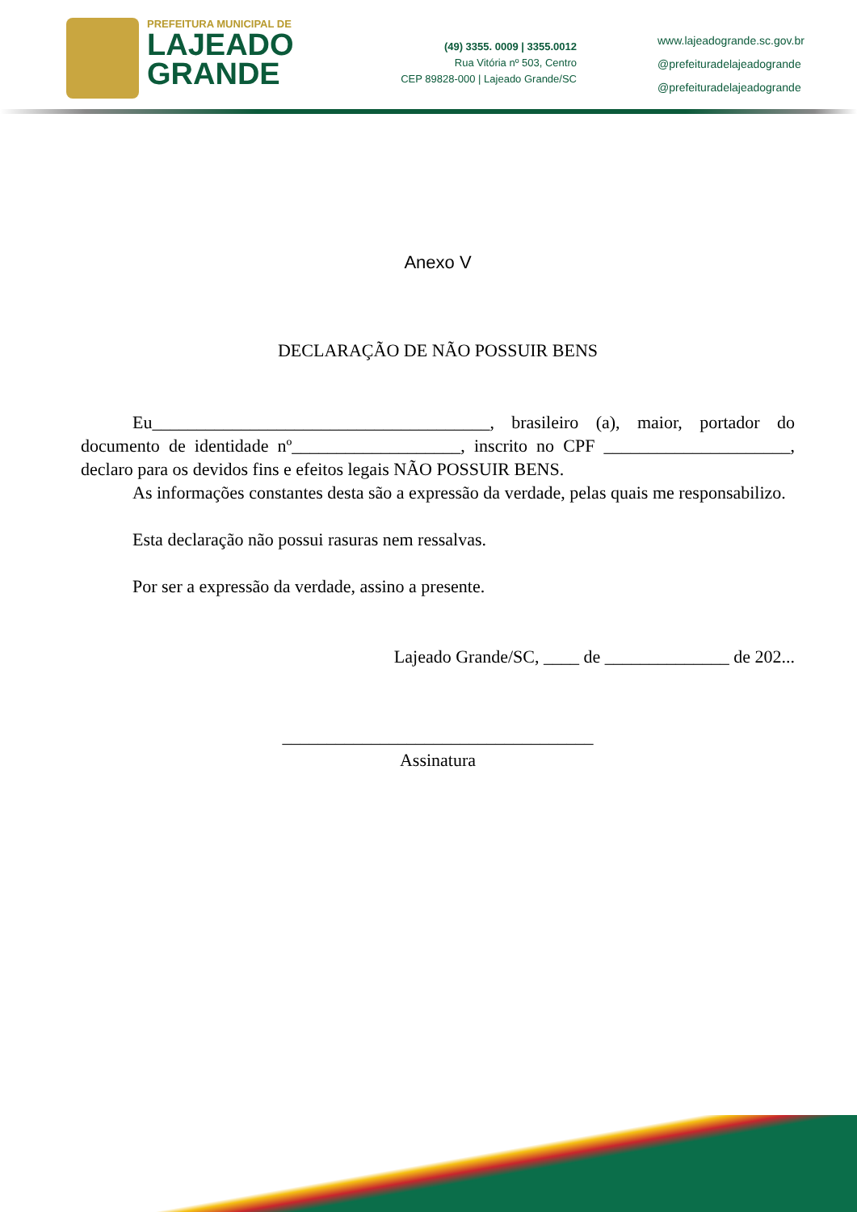PREFEITURA MUNICIPAL DE
LAJEADO
GRANDE
(49) 3355. 0009 | 3355.0012
Rua Vitória nº 503, Centro
CEP 89828-000 | Lajeado Grande/SC
www.lajeadogrande.sc.gov.br
@prefeituradelajeadogrande
@prefeituradelajeadogrande
Anexo V
DECLARAÇÃO DE NÃO POSSUIR BENS
Eu______________________________________, brasileiro (a), maior, portador do documento de identidade nº___________________, inscrito no CPF _____________________, declaro para os devidos fins e efeitos legais NÃO POSSUIR BENS.
As informações constantes desta são a expressão da verdade, pelas quais me responsabilizo.
Esta declaração não possui rasuras nem ressalvas.
Por ser a expressão da verdade, assino a presente.
Lajeado Grande/SC, ____ de ______________ de 202...
___________________________________
Assinatura